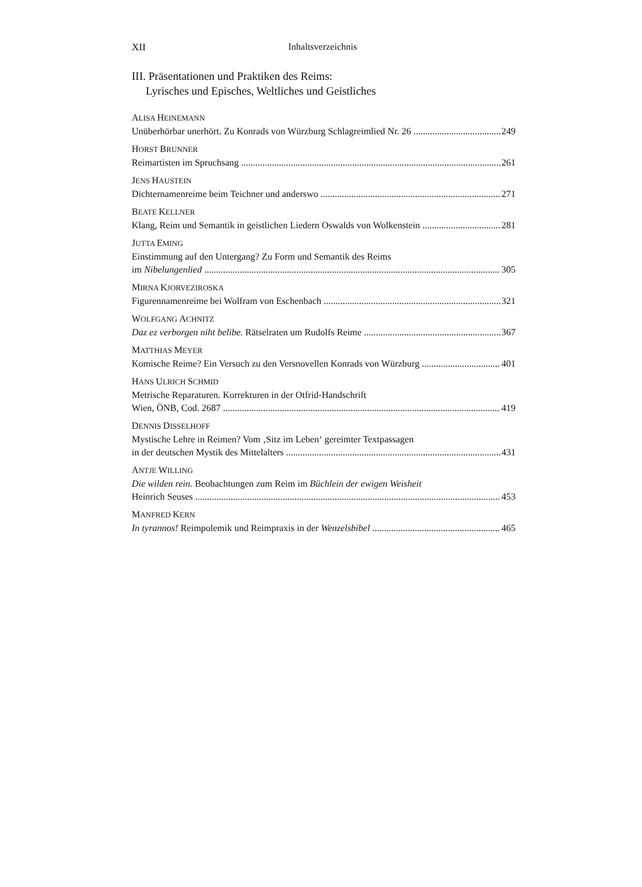XII Inhaltsverzeichnis
III. Präsentationen und Praktiken des Reims:
Lyrisches und Episches, Weltliches und Geistliches
ALISA HEINEMANN
Unüberhörbar unerhört. Zu Konrads von Würzburg Schlagreimlied Nr. 26 249
HORST BRUNNER
Reimartisten im Spruchsang 261
JENS HAUSTEIN
Dichternamenreime beim Teichner und anderswo 271
BEATE KELLNER
Klang, Reim und Semantik in geistlichen Liedern Oswalds von Wolkenstein 281
JUTTA EMING
Einstimmung auf den Untergang? Zu Form und Semantik des Reims
im Nibelungenlied 305
MIRNA KJORVEZIROSKA
Figurennamenreime bei Wolfram von Eschenbach 321
WOLFGANG ACHNITZ
Daz ez verborgen niht belibe. Rätselraten um Rudolfs Reime 367
MATTHIAS MEYER
Komische Reime? Ein Versuch zu den Versnovellen Konrads von Würzburg 401
HANS ULRICH SCHMID
Metrische Reparaturen. Korrekturen in der Otfrid-Handschrift
Wien, ÖNB, Cod. 2687 419
DENNIS DISSELHOFF
Mystische Lehre in Reimen? Vom ‚Sitz im Leben‘ gereimter Textpassagen
in der deutschen Mystik des Mittelalters 431
ANTJE WILLING
Die wilden rein. Beobachtungen zum Reim im Büchlein der ewigen Weisheit
Heinrich Seuses 453
MANFRED KERN
In tyrannos! Reimpolemik und Reimpraxis in der Wenzelsbibel 465